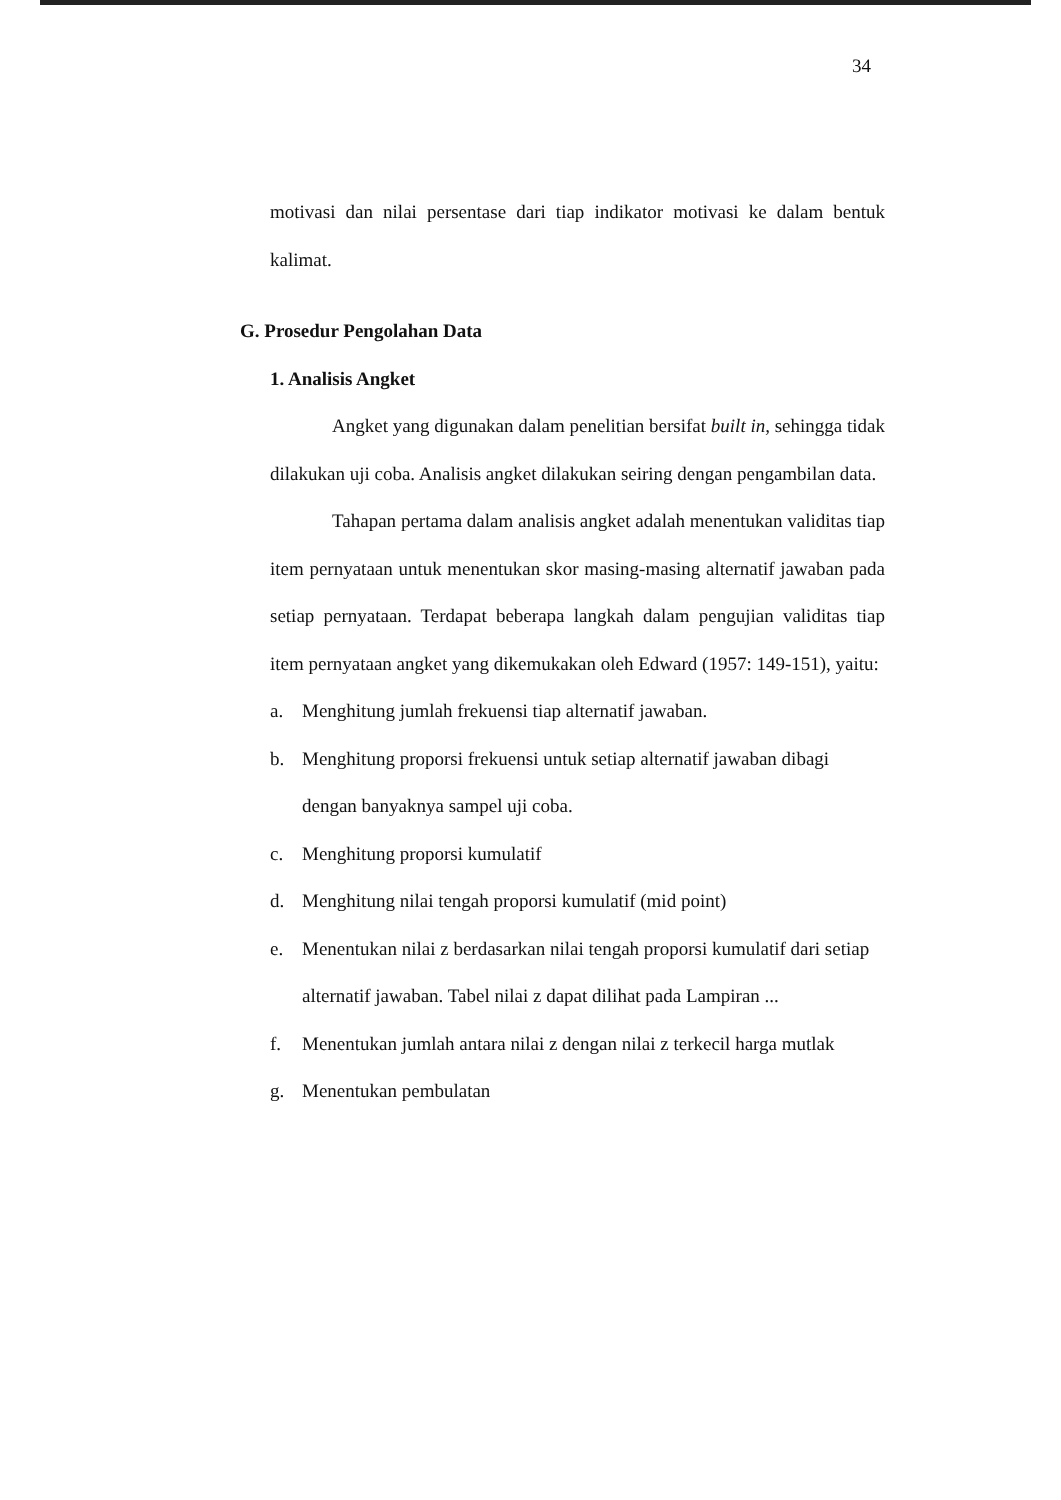34
motivasi dan nilai persentase dari tiap indikator motivasi ke dalam bentuk kalimat.
G. Prosedur Pengolahan Data
1. Analisis Angket
Angket yang digunakan dalam penelitian bersifat built in, sehingga tidak dilakukan uji coba. Analisis angket dilakukan seiring dengan pengambilan data.
Tahapan pertama dalam analisis angket adalah menentukan validitas tiap item pernyataan untuk menentukan skor masing-masing alternatif jawaban pada setiap pernyataan. Terdapat beberapa langkah dalam pengujian validitas tiap item pernyataan angket yang dikemukakan oleh Edward (1957: 149-151), yaitu:
a. Menghitung jumlah frekuensi tiap alternatif jawaban.
b. Menghitung proporsi frekuensi untuk setiap alternatif jawaban dibagi dengan banyaknya sampel uji coba.
c. Menghitung proporsi kumulatif
d. Menghitung nilai tengah proporsi kumulatif (mid point)
e. Menentukan nilai z berdasarkan nilai tengah proporsi kumulatif dari setiap alternatif jawaban. Tabel nilai z dapat dilihat pada Lampiran ...
f. Menentukan jumlah antara nilai z dengan nilai z terkecil harga mutlak
g. Menentukan pembulatan